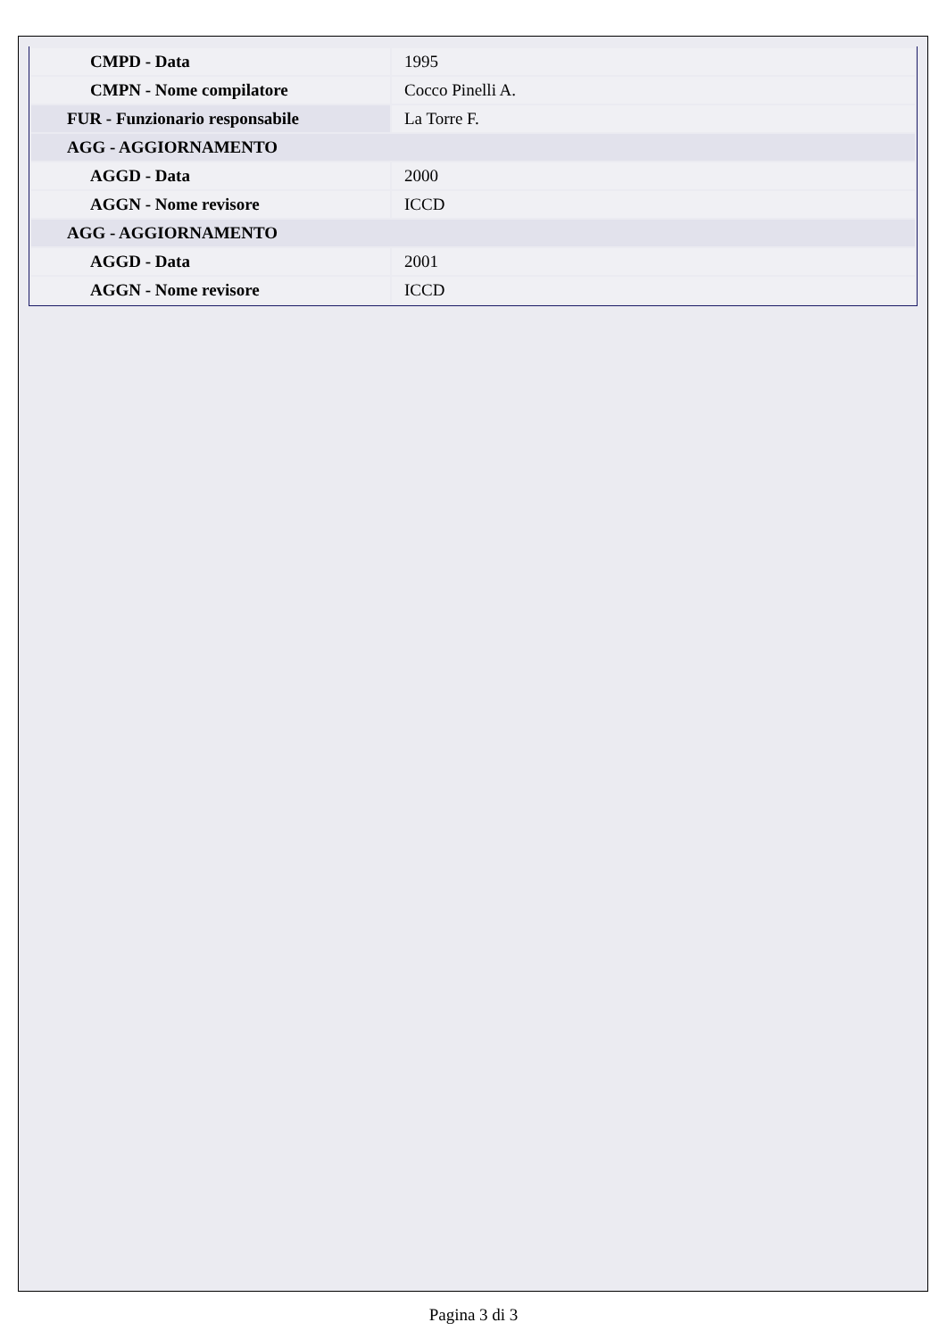| CMPD - Data | 1995 |
| CMPN - Nome compilatore | Cocco Pinelli A. |
| FUR - Funzionario responsabile | La Torre F. |
| AGG - AGGIORNAMENTO | |
| AGGD - Data | 2000 |
| AGGN - Nome revisore | ICCD |
| AGG - AGGIORNAMENTO | |
| AGGD - Data | 2001 |
| AGGN - Nome revisore | ICCD |
Pagina 3 di 3